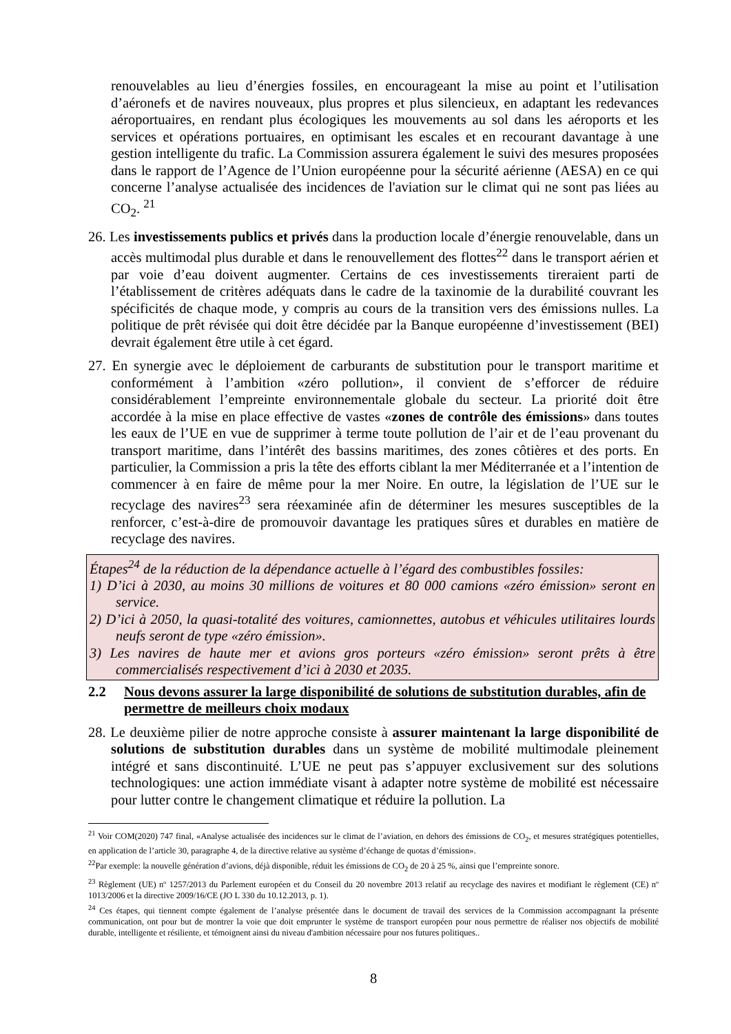renouvelables au lieu d’énergies fossiles, en encourageant la mise au point et l’utilisation d’aéronefs et de navires nouveaux, plus propres et plus silencieux, en adaptant les redevances aéroportuaires, en rendant plus écologiques les mouvements au sol dans les aéroports et les services et opérations portuaires, en optimisant les escales et en recourant davantage à une gestion intelligente du trafic. La Commission assurera également le suivi des mesures proposées dans le rapport de l’Agence de l’Union européenne pour la sécurité aérienne (AESA) en ce qui concerne l’analyse actualisée des incidences de l'aviation sur le climat qui ne sont pas liées au CO<sub>2</sub>. <sup>21</sup>
26. Les investissements publics et privés dans la production locale d’énergie renouvelable, dans un accès multimodal plus durable et dans le renouvellement des flottes<sup>22</sup> dans le transport aérien et par voie d’eau doivent augmenter. Certains de ces investissements tireraient parti de l’établissement de critères adéquats dans le cadre de la taxinomie de la durabilité couvrant les spécificités de chaque mode, y compris au cours de la transition vers des émissions nulles. La politique de prêt révisée qui doit être décidée par la Banque européenne d’investissement (BEI) devrait également être utile à cet égard.
27. En synergie avec le déploiement de carburants de substitution pour le transport maritime et conformément à l’ambition «zéro pollution», il convient de s’efforcer de réduire considérablement l’empreinte environnementale globale du secteur. La priorité doit être accordée à la mise en place effective de vastes «zones de contrôle des émissions» dans toutes les eaux de l’UE en vue de supprimer à terme toute pollution de l’air et de l’eau provenant du transport maritime, dans l’intérêt des bassins maritimes, des zones côtières et des ports. En particulier, la Commission a pris la tête des efforts ciblant la mer Méditerranée et a l’intention de commencer à en faire de même pour la mer Noire. En outre, la législation de l’UE sur le recyclage des navires<sup>23</sup> sera réexaminée afin de déterminer les mesures susceptibles de la renforcer, c’est-à-dire de promouvoir davantage les pratiques sûres et durables en matière de recyclage des navires.
Étapes<sup>24</sup> de la réduction de la dépendance actuelle à l’égard des combustibles fossiles:
1) D’ici à 2030, au moins 30 millions de voitures et 80 000 camions «zéro émission» seront en service.
2) D’ici à 2050, la quasi-totalité des voitures, camionnettes, autobus et véhicules utilitaires lourds neufs seront de type «zéro émission».
3) Les navires de haute mer et avions gros porteurs «zéro émission» seront prêts à être commercialisés respectivement d’ici à 2030 et 2035.
2.2 Nous devons assurer la large disponibilité de solutions de substitution durables, afin de permettre de meilleurs choix modaux
28. Le deuxième pilier de notre approche consiste à assurer maintenant la large disponibilité de solutions de substitution durables dans un système de mobilité multimodale pleinement intégré et sans discontinuité. L’UE ne peut pas s’appuyer exclusivement sur des solutions technologiques: une action immédiate visant à adapter notre système de mobilité est nécessaire pour lutter contre le changement climatique et réduire la pollution. La
<sup>21</sup> Voir COM(2020) 747 final, «Analyse actualisée des incidences sur le climat de l’aviation, en dehors des émissions de CO<sub>2</sub>, et mesures stratégiques potentielles, en application de l’article 30, paragraphe 4, de la directive relative au système d’échange de quotas d’émission».
<sup>22</sup> Par exemple: la nouvelle génération d’avions, déjà disponible, réduit les émissions de CO<sub>2</sub> de 20 à 25 %, ainsi que l’empreinte sonore.
<sup>23</sup> Règlement (UE) nº 1257/2013 du Parlement européen et du Conseil du 20 novembre 2013 relatif au recyclage des navires et modifiant le règlement (CE) nº 1013/2006 et la directive 2009/16/CE (JO L 330 du 10.12.2013, p. 1).
<sup>24</sup> Ces étapes, qui tiennent compte également de l’analyse présentée dans le document de travail des services de la Commission accompagnant la présente communication, ont pour but de montrer la voie que doit emprunter le système de transport européen pour nous permettre de réaliser nos objectifs de mobilité durable, intelligente et résiliente, et témoignent ainsi du niveau d'ambition nécessaire pour nos futures politiques..
8